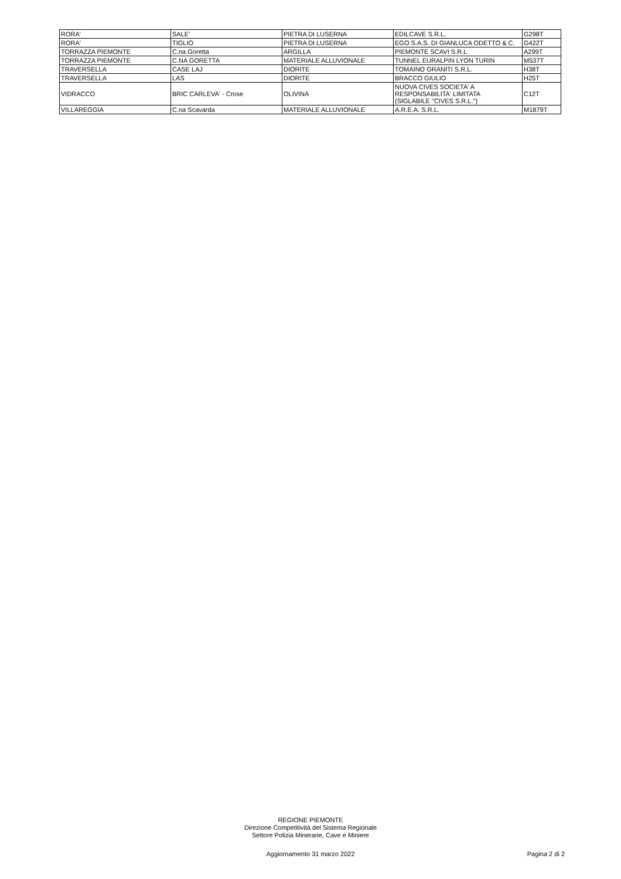| RORA' | SALE' | PIETRA DI LUSERNA | EDILCAVE S.R.L. | G298T |
| RORA' | TIGLIO | PIETRA DI LUSERNA | EGO S.A.S. DI GIANLUCA ODETTO & C. | G422T |
| TORRAZZA PIEMONTE | C.na Goretta | ARGILLA | PIEMONTE SCAVI S.R.L | A299T |
| TORRAZZA PIEMONTE | C.NA GORETTA | MATERIALE ALLUVIONALE | TUNNEL EURALPIN LYON TURIN | M537T |
| TRAVERSELLA | CASE LAJ | DIORITE | TOMAINO GRANITI S.R.L. | H38T |
| TRAVERSELLA | LAS | DIORITE | BRACCO GIULIO | H25T |
| VIDRACCO | BRIC CARLEVA' - Crose | OLIVINA | NUOVA CIVES SOCIETA' A RESPONSABILITA' LIMITATA (SIGLABILE "CIVES S.R.L.") | C12T |
| VILLAREGGIA | C.na Scavarda | MATERIALE ALLUVIONALE | A.R.E.A. S.R.L. | M1879T |
REGIONE PIEMONTE
Direzione Competitività del Sistema Regionale
Settore Polizia Minerarie, Cave e Miniere
Aggiornamento 31 marzo 2022 Pagina 2 di 2